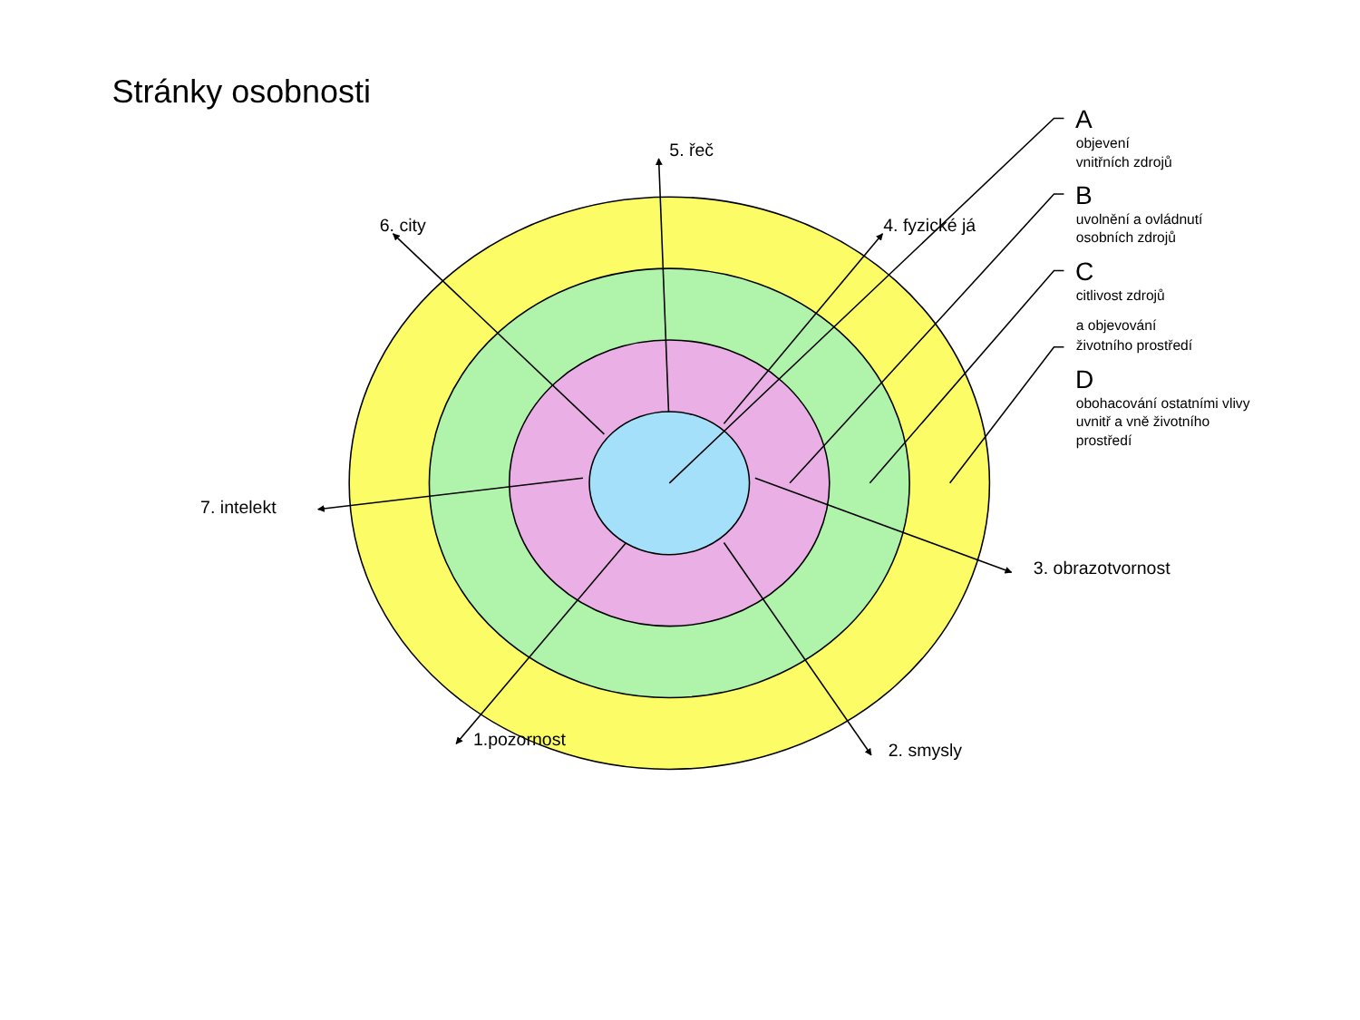Stránky osobnosti
5. řeč
6. city
4. fyzické já
7. intelekt
3. obrazotvornost
1.pozornost
2. smysly
A
objevení
vnitřních zdrojů
B
uvolnění a ovládnutí
osobních zdrojů
C
citlivost zdrojů
a objevování
životního prostředí
D
obohacování ostatními vlivy
uvnitř a vně životního
prostředí